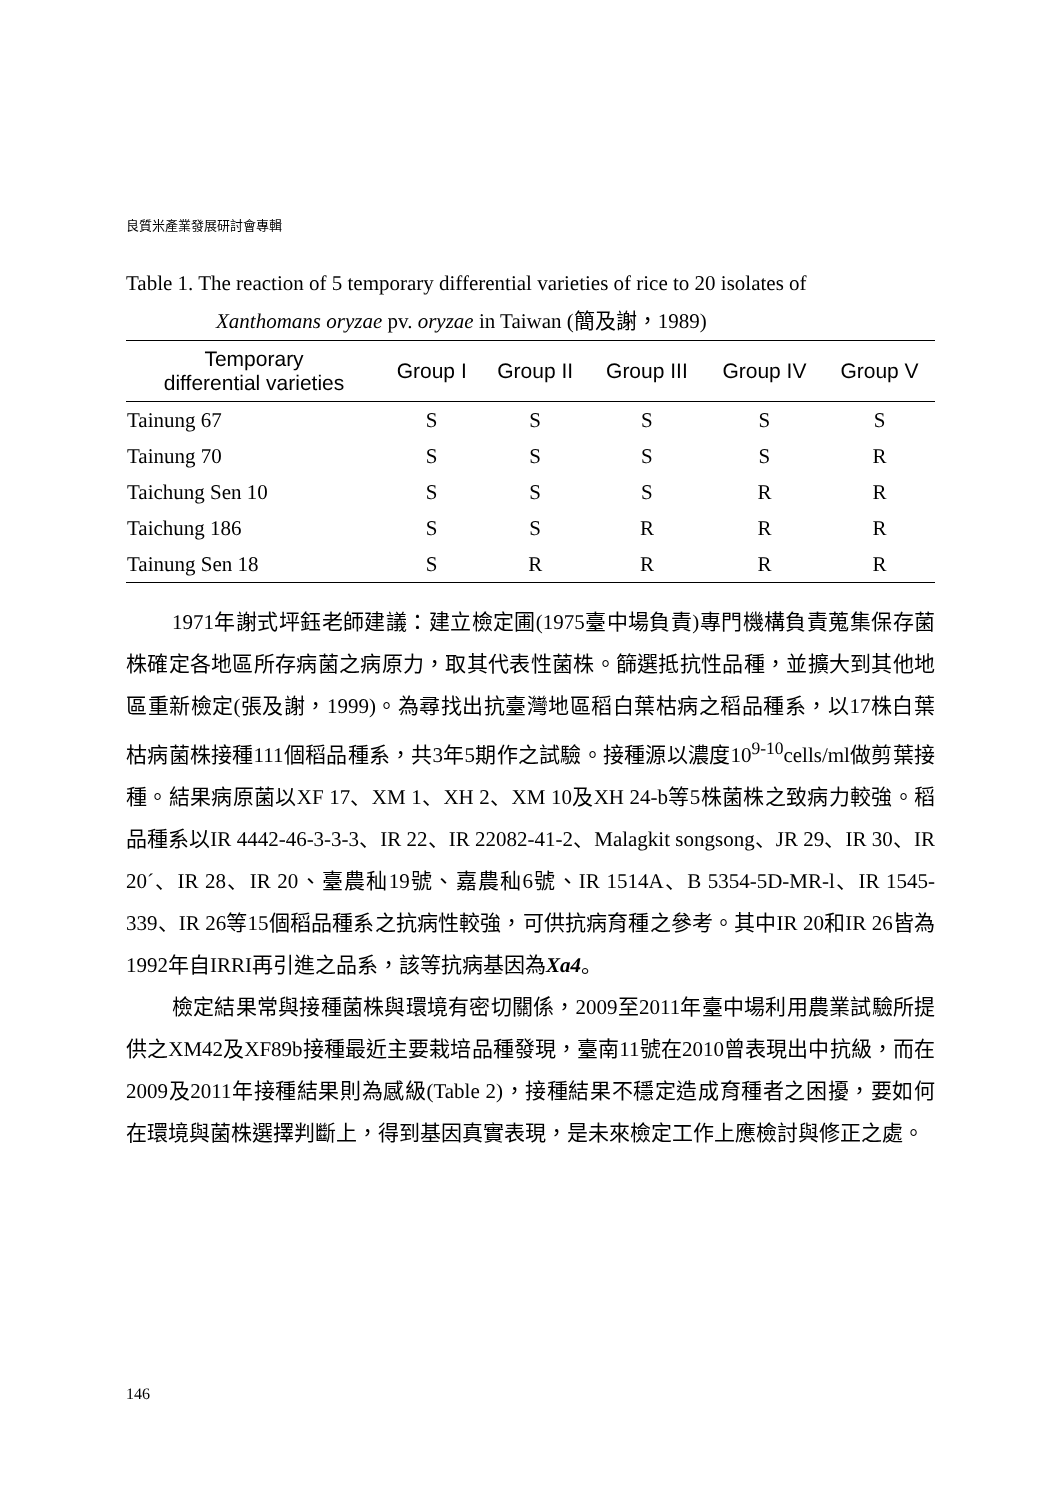良質米產業發展研討會專輯
Table 1. The reaction of 5 temporary differential varieties of rice to 20 isolates of
Xanthomans oryzae pv. oryzae in Taiwan (簡及謝，1989)
| Temporary differential varieties | Group I | Group II | Group III | Group IV | Group V |
| --- | --- | --- | --- | --- | --- |
| Tainung 67 | S | S | S | S | S |
| Tainung 70 | S | S | S | S | R |
| Taichung Sen 10 | S | S | S | R | R |
| Taichung 186 | S | S | R | R | R |
| Tainung Sen 18 | S | R | R | R | R |
1971年謝式坪鈺老師建議：建立檢定圃(1975臺中場負責)專門機構負責蒐集保存菌株確定各地區所存病菌之病原力，取其代表性菌株。篩選抵抗性品種，並擴大到其他地區重新檢定(張及謝，1999)。為尋找出抗臺灣地區稻白葉枯病之稻品種系，以17株白葉枯病菌株接種111個稻品種系，共3年5期作之試驗。接種源以濃度10<sup>9-10</sup>cells/ml做剪葉接種。結果病原菌以XF 17、XM 1、XH 2、XM 10及XH 24-b等5株菌株之致病力較強。稻品種系以IR 4442-46-3-3-3、IR 22、IR 22082-41-2、Malagkit songsong、JR 29、IR 30、IR 20´、IR 28、IR 20、臺農秈19號、嘉農秈6號、IR 1514A、B 5354-5D-MR-l、IR 1545-339、IR 26等15個稻品種系之抗病性較強，可供抗病育種之參考。其中IR 20和IR 26皆為1992年自IRRI再引進之品系，該等抗病基因為Xa4。
檢定結果常與接種菌株與環境有密切關係，2009至2011年臺中場利用農業試驗所提供之XM42及XF89b接種最近主要栽培品種發現，臺南11號在2010曾表現出中抗級，而在2009及2011年接種結果則為感級(Table 2)，接種結果不穩定造成育種者之困擾，要如何在環境與菌株選擇判斷上，得到基因真實表現，是未來檢定工作上應檢討與修正之處。
146